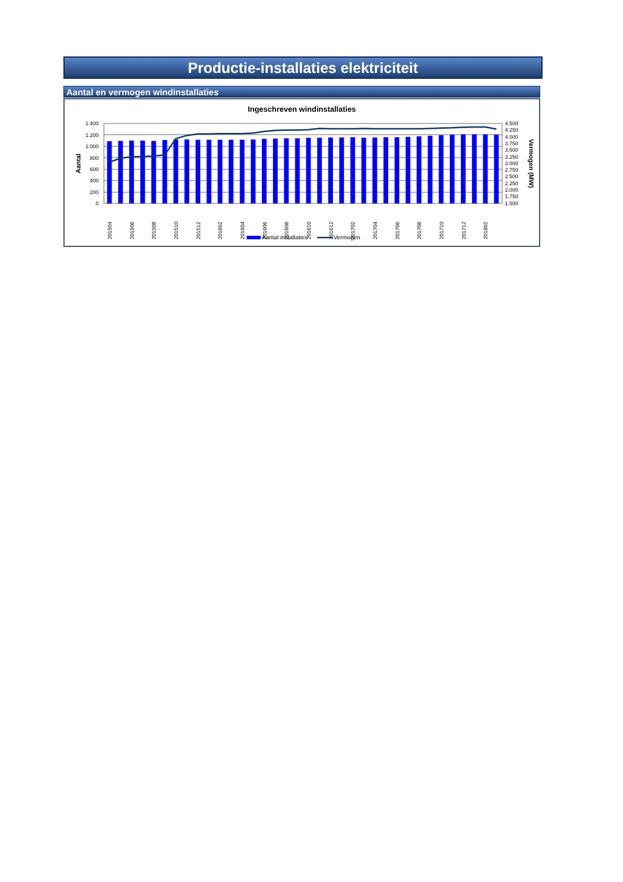Productie-installaties elektriciteit
Aantal en vermogen windinstallaties
Ingeschreven windinstallaties
1.400
1.200
1.000
800
600
400
200
0
4.500
4.250
4.000
3.750
3.500
3.250
3.000
2.750
2.500
2.250
2.000
1.750
1.500
Aantal
Vermogen (MW)
201504
201506
201508
201510
201512
201602
201604
201606
201608
201610
201612
201702
201704
201706
201708
201710
201712
201802
Aantal installaties
Vermogen